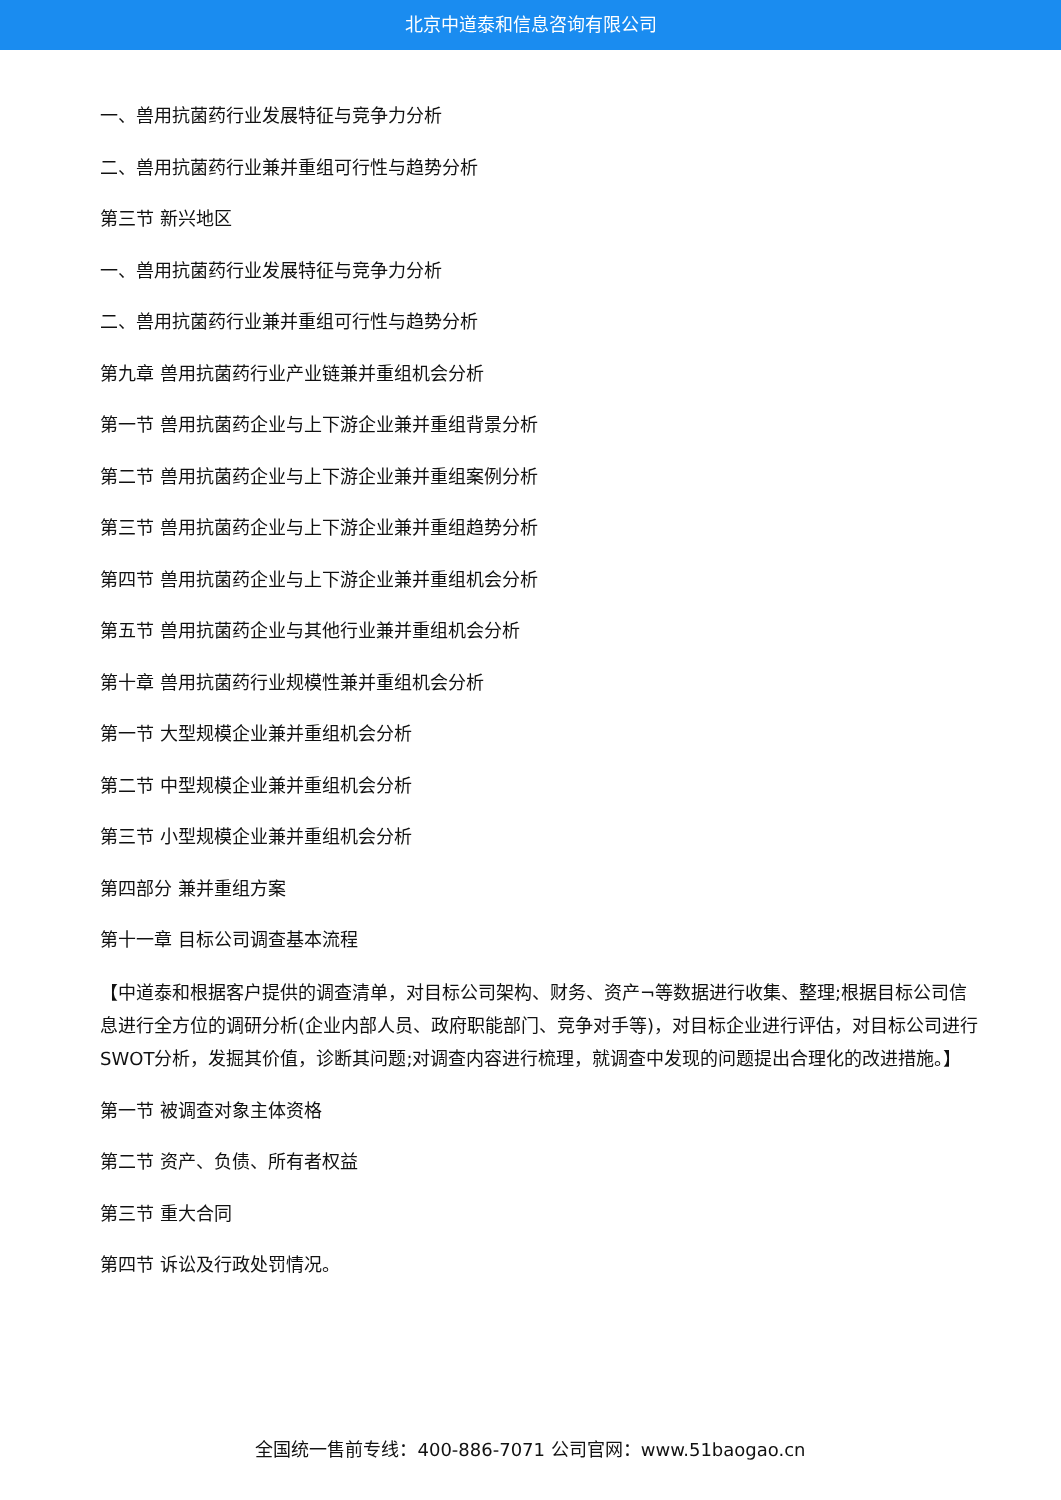北京中道泰和信息咨询有限公司
一、兽用抗菌药行业发展特征与竞争力分析
二、兽用抗菌药行业兼并重组可行性与趋势分析
第三节 新兴地区
一、兽用抗菌药行业发展特征与竞争力分析
二、兽用抗菌药行业兼并重组可行性与趋势分析
第九章 兽用抗菌药行业产业链兼并重组机会分析
第一节 兽用抗菌药企业与上下游企业兼并重组背景分析
第二节 兽用抗菌药企业与上下游企业兼并重组案例分析
第三节 兽用抗菌药企业与上下游企业兼并重组趋势分析
第四节 兽用抗菌药企业与上下游企业兼并重组机会分析
第五节 兽用抗菌药企业与其他行业兼并重组机会分析
第十章 兽用抗菌药行业规模性兼并重组机会分析
第一节 大型规模企业兼并重组机会分析
第二节 中型规模企业兼并重组机会分析
第三节 小型规模企业兼并重组机会分析
第四部分 兼并重组方案
第十一章 目标公司调查基本流程
【中道泰和根据客户提供的调查清单，对目标公司架构、财务、资产¬等数据进行收集、整理;根据目标公司信息进行全方位的调研分析(企业内部人员、政府职能部门、竞争对手等)，对目标企业进行评估，对目标公司进行SWOT分析，发掘其价值，诊断其问题;对调查内容进行梳理，就调查中发现的问题提出合理化的改进措施。】
第一节 被调查对象主体资格
第二节 资产、负债、所有者权益
第三节 重大合同
第四节 诉讼及行政处罚情况。
全国统一售前专线：400-886-7071 公司官网：www.51baogao.cn